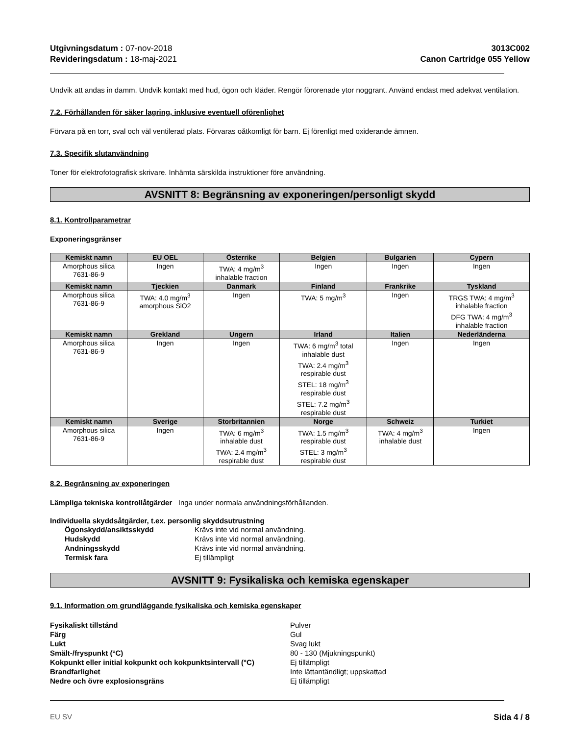Utgivningsdatum : 07-nov-2018
Revideringsdatum : 18-maj-2021
3013C002
Canon Cartridge 055 Yellow
Undvik att andas in damm. Undvik kontakt med hud, ögon och kläder. Rengör förorenade ytor noggrant. Använd endast med adekvat ventilation.
7.2. Förhållanden för säker lagring, inklusive eventuell oförenlighet
Förvara på en torr, sval och väl ventilerad plats. Förvaras oåtkomligt för barn. Ej förenligt med oxiderande ämnen.
7.3. Specifik slutanvändning
Toner för elektrofotografisk skrivare. Inhämta särskilda instruktioner före användning.
AVSNITT 8: Begränsning av exponeringen/personligt skydd
8.1. Kontrollparametrar
Exponeringsgränser
| Kemiskt namn | EU OEL | Österrike | Belgien | Bulgarien | Cypern |
| --- | --- | --- | --- | --- | --- |
| Amorphous silica 7631-86-9 | Ingen | TWA: 4 mg/m<sup>3</sup> inhalable fraction | Ingen | Ingen | Ingen |
| Kemiskt namn | Tjeckien | Danmark | Finland | Frankrike | Tyskland |
| Amorphous silica 7631-86-9 | TWA: 4.0 mg/m<sup>3</sup> amorphous SiO2 | Ingen | TWA: 5 mg/m<sup>3</sup> | Ingen | TRGS TWA: 4 mg/m<sup>3</sup> inhalable fraction DFG TWA: 4 mg/m<sup>3</sup> inhalable fraction |
| Kemiskt namn | Grekland | Ungern | Irland | Italien | Nederländerna |
| Amorphous silica 7631-86-9 | Ingen | Ingen | TWA: 6 mg/m<sup>3</sup> total inhalable dust TWA: 2.4 mg/m<sup>3</sup> respirable dust STEL: 18 mg/m<sup>3</sup> respirable dust STEL: 7.2 mg/m<sup>3</sup> respirable dust | Ingen | Ingen |
| Kemiskt namn | Sverige | Storbritannien | Norge | Schweiz | Turkiet |
| Amorphous silica 7631-86-9 | Ingen | TWA: 6 mg/m<sup>3</sup> inhalable dust TWA: 2.4 mg/m<sup>3</sup> respirable dust | TWA: 1.5 mg/m<sup>3</sup> respirable dust STEL: 3 mg/m<sup>3</sup> respirable dust | TWA: 4 mg/m<sup>3</sup> inhalable dust | Ingen |
8.2. Begränsning av exponeringen
Lämpliga tekniska kontrollåtgärder Inga under normala användningsförhållanden.
Individuella skyddsåtgärder, t.ex. personlig skyddsutrustning
Ögonskydd/ansiktsskydd Krävs inte vid normal användning. Hudskydd Krävs inte vid normal användning. Andningsskydd Krävs inte vid normal användning. Termisk fara Ej tillämpligt
AVSNITT 9: Fysikaliska och kemiska egenskaper
9.1. Information om grundläggande fysikaliska och kemiska egenskaper
Fysikaliskt tillstånd Pulver Färg Gul Lukt Svag lukt Smält-/fryspunkt (°C) 80 - 130 (Mjukningspunkt) Kokpunkt eller initial kokpunkt och kokpunktsintervall (°C) Ej tillämpligt Brandfarlighet Inte lättantändligt; uppskattad Nedre och övre explosionsgräns Ej tillämpligt
EU SV Sida 4 / 8